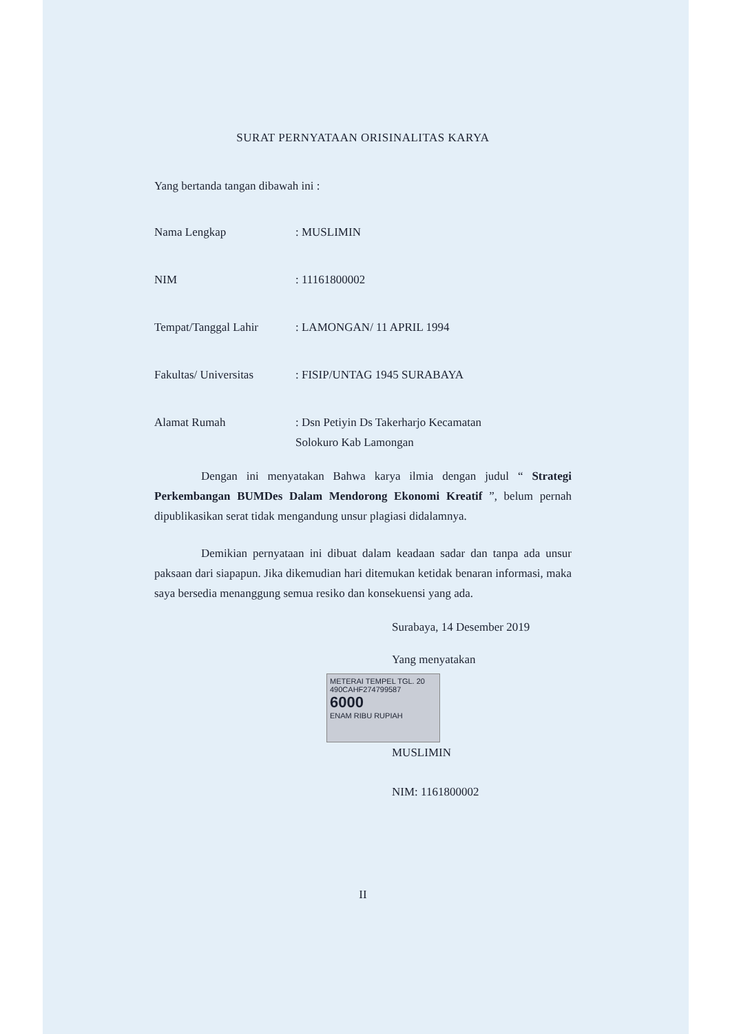SURAT PERNYATAAN ORISINALITAS KARYA
Yang bertanda tangan dibawah ini :
| Nama Lengkap | : MUSLIMIN |
| NIM | : 11161800002 |
| Tempat/Tanggal Lahir | : LAMONGAN/ 11 APRIL 1994 |
| Fakultas/ Universitas | : FISIP/UNTAG 1945 SURABAYA |
| Alamat Rumah | : Dsn Petiyin Ds Takerharjo Kecamatan Solokuro Kab Lamongan |
Dengan ini menyatakan Bahwa karya ilmia dengan judul “ Strategi Perkembangan BUMDes Dalam Mendorong Ekonomi Kreatif ”, belum pernah dipublikasikan serat tidak mengandung unsur plagiasi didalamnya.
Demikian pernyataan ini dibuat dalam keadaan sadar dan tanpa ada unsur paksaan dari siapapun. Jika dikemudian hari ditemukan ketidak benaran informasi, maka saya bersedia menanggung semua resiko dan konsekuensi yang ada.
Surabaya, 14 Desember 2019
Yang menyatakan
METERAI TEMPEL TGL. 20
490CAHF274799587
6000
ENAM RIBU RUPIAH
MUSLIMIN
NIM: 1161800002
II